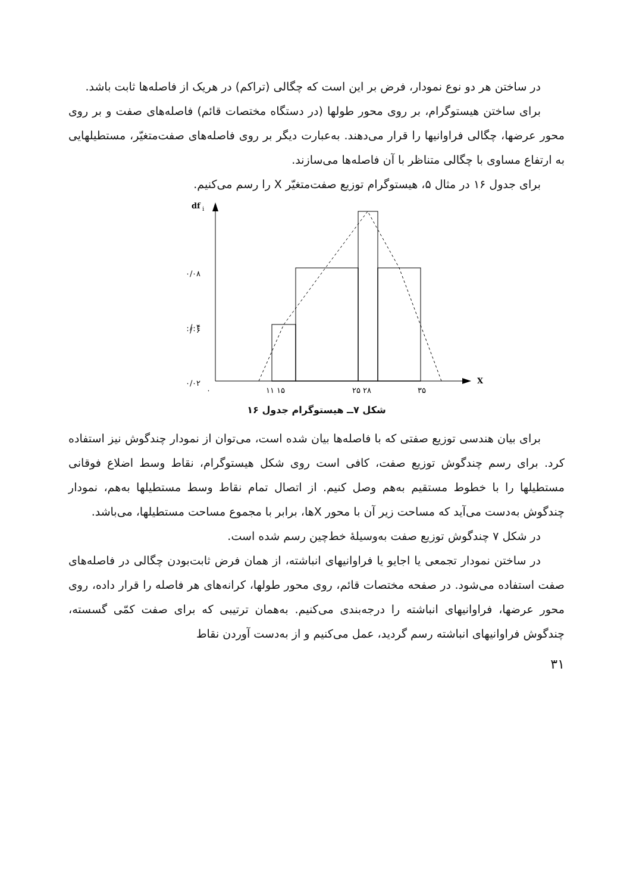در ساختن هر دو نوع نمودار، فرض بر این است که چگالی (تراکم) در هریک از فاصله‌ها ثابت باشد.
برای ساختن هیستوگرام، بر روی محور طولها (در دستگاه مختصات قائم) فاصله‌های صفت و بر روی محور عرضها، چگالی فراوانیها را قرار می‌دهند. به‌عبارت دیگر بر روی فاصله‌های صفت‌متغیّر، مستطیلهایی به ارتفاع مساوی با چگالی متناظر با آن فاصله‌ها می‌سازند.
برای جدول ۱۶ در مثال ۵، هیستوگرام توزیع صفت‌متغیّر X را رسم می‌کنیم.
df
i
X
۰/۰۸
۰/۰۶
۰/۰۴
.
.
.
۰/۰۲
۰
۱۱ ۱۵
۲۵ ۲۸
۳۵
شکل ۷ــ هیستوگرام جدول ۱۶
برای بیان هندسی توزیع صفتی که با فاصله‌ها بیان شده است، می‌توان از نمودار چندگوش نیز استفاده کرد. برای رسم چندگوش توزیع صفت، کافی است روی شکل هیستوگرام، نقاط وسط اضلاع فوقانی مستطیلها را با خطوط مستقیم به‌هم وصل کنیم. از اتصال تمام نقاط وسط مستطیلها به‌هم، نمودار چندگوش به‌دست می‌آید که مساحت زیر آن با محور Xها، برابر با مجموع مساحت مستطیلها، می‌باشد.
در شکل ۷ چندگوش توزیع صفت به‌وسیلهٔ خط‌چین رسم شده است.
در ساختن نمودار تجمعی یا اجایو یا فراوانیهای انباشته، از همان فرض ثابت‌بودن چگالی در فاصله‌های صفت استفاده می‌شود. در صفحه مختصات قائم، روی محور طولها، کرانه‌های هر فاصله را قرار داده، روی محور عرضها، فراوانیهای انباشته را درجه‌بندی می‌کنیم. به‌همان ترتیبی که برای صفت کمّی گسسته، چندگوش فراوانیهای انباشته رسم گردید، عمل می‌کنیم و از به‌دست آوردن نقاط
۳۱